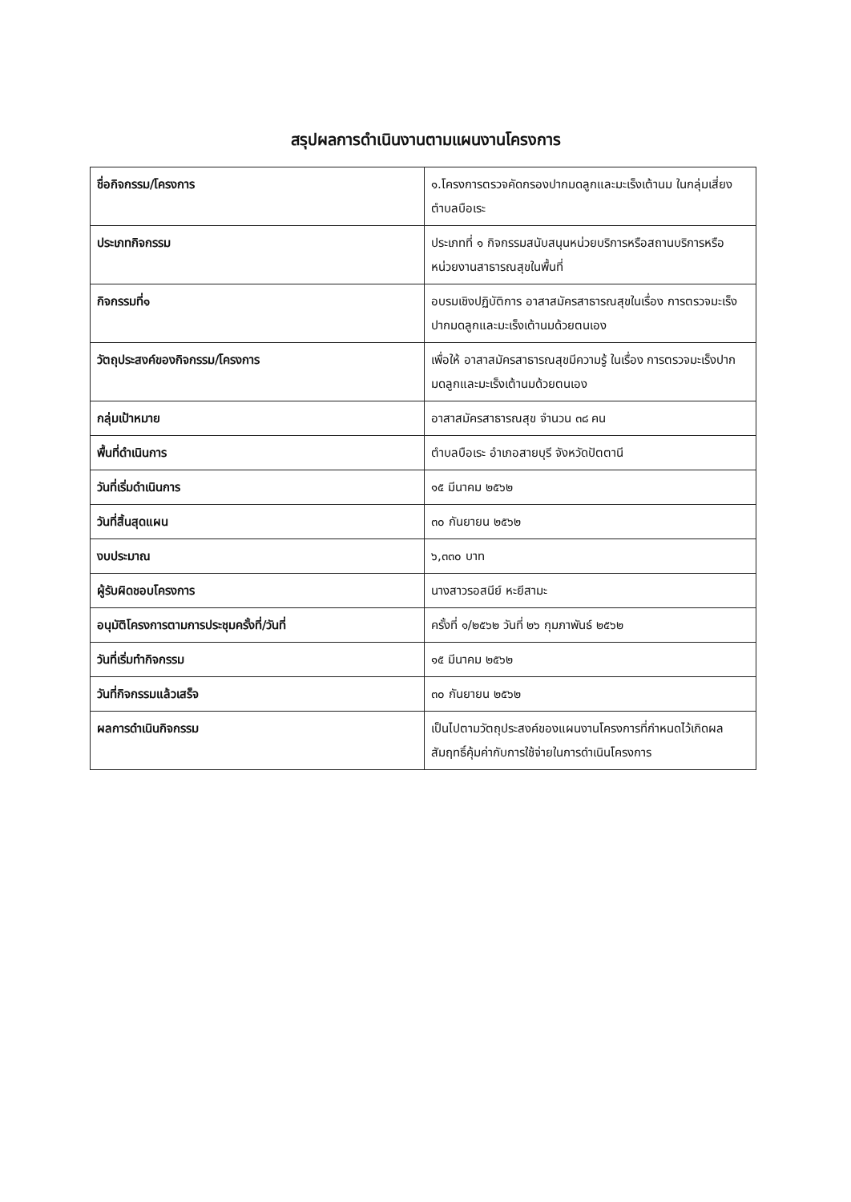สรุปผลการดำเนินงานตามแผนงานโครงการ
| ชื่อกิจกรรม/โครงการ | ๑.โครงการตรวจคัดกรองปากมดลูกและมะเร็งเต้านม ในกลุ่มเสี่ยงตำบลบือเระ |
| ประเภทกิจกรรม | ประเภทที่ ๑ กิจกรรมสนับสนุนหน่วยบริการหรือสถานบริการหรือหน่วยงานสาธารณสุขในพื้นที่ |
| กิจกรรมที่๑ | อบรมเชิงปฏิบัติการ อาสาสมัครสาธารณสุขในเรื่อง การตรวจมะเร็งปากมดลูกและมะเร็งเต้านมด้วยตนเอง |
| วัตถุประสงค์ของกิจกรรม/โครงการ | เพื่อให้ อาสาสมัครสาธารณสุขมีความรู้ ในเรื่อง การตรวจมะเร็งปากมดลูกและมะเร็งเต้านมด้วยตนเอง |
| กลุ่มเป้าหมาย | อาสาสมัครสาธารณสุข จำนวน ๓๘ คน |
| พื้นที่ดำเนินการ | ตำบลบือเระ อำเภอสายบุรี จังหวัดปัตตานี |
| วันที่เริ่มดำเนินการ | ๑๕ มีนาคม ๒๕๖๒ |
| วันที่สิ้นสุดแผน | ๓๐ กันยายน ๒๕๖๒ |
| งบประมาณ | ๖,๓๓๐ บาท |
| ผู้รับผิดชอบโครงการ | นางสาวรอสนีย์ หะยีสามะ |
| อนุมัติโครงการตามการประชุมครั้งที่/วันที่ | ครั้งที่ ๑/๒๕๖๒ วันที่ ๒๖ กุมภาพันธ์ ๒๕๖๒ |
| วันที่เริ่มทำกิจกรรม | ๑๕ มีนาคม ๒๕๖๒ |
| วันที่กิจกรรมแล้วเสร็จ | ๓๐ กันยายน ๒๕๖๒ |
| ผลการดำเนินกิจกรรม | เป็นไปตามวัตถุประสงค์ของแผนงานโครงการที่กำหนดไว้เกิดผลสัมฤทธิ์คุ้มค่ากับการใช้จ่ายในการดำเนินโครงการ |